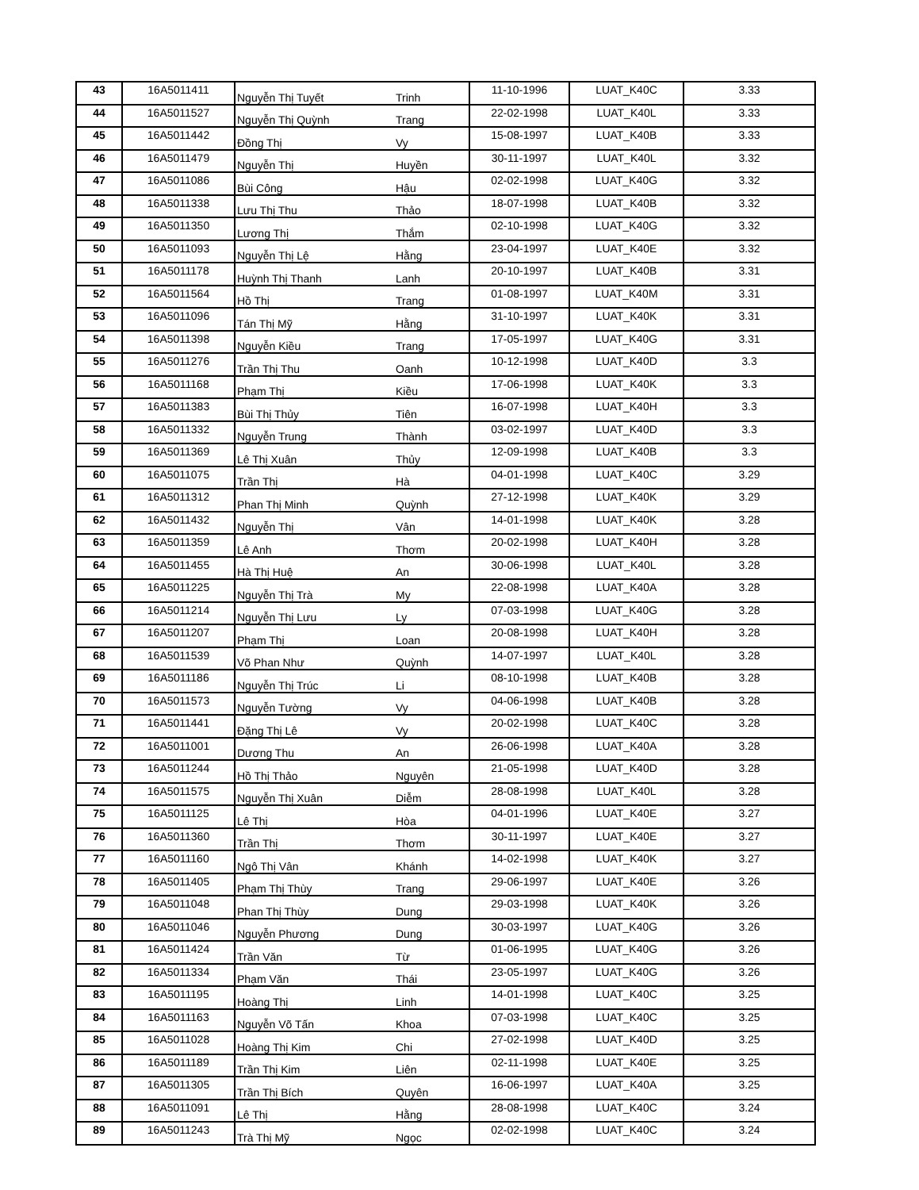| 43 | 16A5011411 | Nguyễn Thị Tuyết | Trinh | 11-10-1996 | LUAT_K40C | 3.33 |
| 44 | 16A5011527 | Nguyễn Thị Quỳnh | Trang | 22-02-1998 | LUAT_K40L | 3.33 |
| 45 | 16A5011442 | Đồng Thị | Vy | 15-08-1997 | LUAT_K40B | 3.33 |
| 46 | 16A5011479 | Nguyễn Thị | Huyền | 30-11-1997 | LUAT_K40L | 3.32 |
| 47 | 16A5011086 | Bùi Công | Hậu | 02-02-1998 | LUAT_K40G | 3.32 |
| 48 | 16A5011338 | Lưu Thị Thu | Thảo | 18-07-1998 | LUAT_K40B | 3.32 |
| 49 | 16A5011350 | Lương Thị | Thắm | 02-10-1998 | LUAT_K40G | 3.32 |
| 50 | 16A5011093 | Nguyễn Thị Lệ | Hằng | 23-04-1997 | LUAT_K40E | 3.32 |
| 51 | 16A5011178 | Huỳnh Thị Thanh | Lanh | 20-10-1997 | LUAT_K40B | 3.31 |
| 52 | 16A5011564 | Hồ Thị | Trang | 01-08-1997 | LUAT_K40M | 3.31 |
| 53 | 16A5011096 | Tán Thị Mỹ | Hằng | 31-10-1997 | LUAT_K40K | 3.31 |
| 54 | 16A5011398 | Nguyễn Kiều | Trang | 17-05-1997 | LUAT_K40G | 3.31 |
| 55 | 16A5011276 | Trần Thị Thu | Oanh | 10-12-1998 | LUAT_K40D | 3.3 |
| 56 | 16A5011168 | Phạm Thị | Kiều | 17-06-1998 | LUAT_K40K | 3.3 |
| 57 | 16A5011383 | Bùi Thị Thủy | Tiên | 16-07-1998 | LUAT_K40H | 3.3 |
| 58 | 16A5011332 | Nguyễn Trung | Thành | 03-02-1997 | LUAT_K40D | 3.3 |
| 59 | 16A5011369 | Lê Thị Xuân | Thủy | 12-09-1998 | LUAT_K40B | 3.3 |
| 60 | 16A5011075 | Trần Thị | Hà | 04-01-1998 | LUAT_K40C | 3.29 |
| 61 | 16A5011312 | Phan Thị Minh | Quỳnh | 27-12-1998 | LUAT_K40K | 3.29 |
| 62 | 16A5011432 | Nguyễn Thị | Vân | 14-01-1998 | LUAT_K40K | 3.28 |
| 63 | 16A5011359 | Lê Anh | Thơm | 20-02-1998 | LUAT_K40H | 3.28 |
| 64 | 16A5011455 | Hà Thị Huệ | An | 30-06-1998 | LUAT_K40L | 3.28 |
| 65 | 16A5011225 | Nguyễn Thị Trà | My | 22-08-1998 | LUAT_K40A | 3.28 |
| 66 | 16A5011214 | Nguyễn Thị Lưu | Ly | 07-03-1998 | LUAT_K40G | 3.28 |
| 67 | 16A5011207 | Phạm Thị | Loan | 20-08-1998 | LUAT_K40H | 3.28 |
| 68 | 16A5011539 | Võ Phan Như | Quỳnh | 14-07-1997 | LUAT_K40L | 3.28 |
| 69 | 16A5011186 | Nguyễn Thị Trúc | Li | 08-10-1998 | LUAT_K40B | 3.28 |
| 70 | 16A5011573 | Nguyễn Tường | Vy | 04-06-1998 | LUAT_K40B | 3.28 |
| 71 | 16A5011441 | Đặng Thị Lê | Vy | 20-02-1998 | LUAT_K40C | 3.28 |
| 72 | 16A5011001 | Dương Thu | An | 26-06-1998 | LUAT_K40A | 3.28 |
| 73 | 16A5011244 | Hồ Thị Thảo | Nguyên | 21-05-1998 | LUAT_K40D | 3.28 |
| 74 | 16A5011575 | Nguyễn Thị Xuân | Diễm | 28-08-1998 | LUAT_K40L | 3.28 |
| 75 | 16A5011125 | Lê Thị | Hòa | 04-01-1996 | LUAT_K40E | 3.27 |
| 76 | 16A5011360 | Trần Thị | Thơm | 30-11-1997 | LUAT_K40E | 3.27 |
| 77 | 16A5011160 | Ngô Thị Vân | Khánh | 14-02-1998 | LUAT_K40K | 3.27 |
| 78 | 16A5011405 | Phạm Thị Thùy | Trang | 29-06-1997 | LUAT_K40E | 3.26 |
| 79 | 16A5011048 | Phan Thị Thùy | Dung | 29-03-1998 | LUAT_K40K | 3.26 |
| 80 | 16A5011046 | Nguyễn Phương | Dung | 30-03-1997 | LUAT_K40G | 3.26 |
| 81 | 16A5011424 | Trần Văn | Từ | 01-06-1995 | LUAT_K40G | 3.26 |
| 82 | 16A5011334 | Phạm Văn | Thái | 23-05-1997 | LUAT_K40G | 3.26 |
| 83 | 16A5011195 | Hoàng Thị | Linh | 14-01-1998 | LUAT_K40C | 3.25 |
| 84 | 16A5011163 | Nguyễn Võ Tấn | Khoa | 07-03-1998 | LUAT_K40C | 3.25 |
| 85 | 16A5011028 | Hoàng Thị Kim | Chi | 27-02-1998 | LUAT_K40D | 3.25 |
| 86 | 16A5011189 | Trần Thị Kim | Liên | 02-11-1998 | LUAT_K40E | 3.25 |
| 87 | 16A5011305 | Trần Thị Bích | Quyên | 16-06-1997 | LUAT_K40A | 3.25 |
| 88 | 16A5011091 | Lê Thị | Hằng | 28-08-1998 | LUAT_K40C | 3.24 |
| 89 | 16A5011243 | Trà Thị Mỹ | Ngọc | 02-02-1998 | LUAT_K40C | 3.24 |